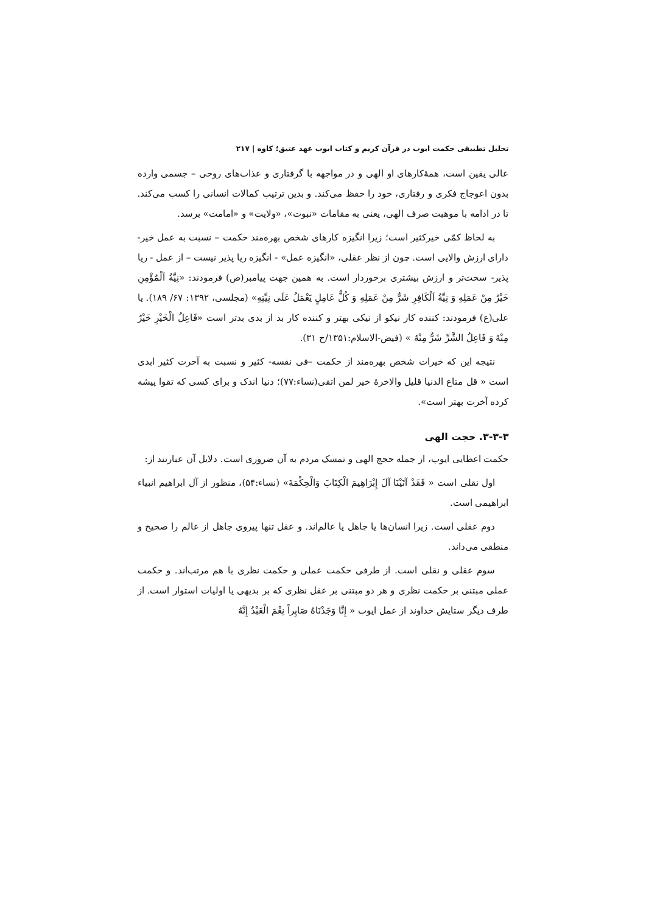تحلیل تطبیقی حکمت ایوب در قرآن کریم و کتاب ایوب عهد عتیق؛ کاوه | ۲۱۷
عالی یقین است، همهٔ‌کارهای او الهی و در مواجهه با گرفتاری و عذاب‌های روحی – جسمی وارده بدون اعوجاج فکری و رفتاری، خود را حفظ می‌کند. و بدین ترتیب کمالات انسانی را کسب می‌کند. تا در ادامه با موهبت صرف الهی، یعنی به مقامات «نبوت»، «ولایت» و «امامت» برسد.
به لحاظ کمّی خیرکثیر است؛ زیرا انگیزه کارهای شخص بهره‌مند حکمت – نسبت به عمل خیر- دارای ارزش والایی است. چون از نظر عقلی، «انگیزه عمل» - انگیزه ریا پذیر نیست – از عمل - ریا پذیر- سخت‌تر و ارزش بیشتری برخوردار است. به همین جهت پیامبر(ص) فرمودند: «نِيَّةُ اَلْمُؤْمِنِ خَيْرٌ مِنْ عَمَلِهِ وَ نِيَّةُ اَلْكَافِرِ شَرٌّ مِنْ عَمَلِهِ وَ كُلٌّ عَامِلٍ يَعْمَلُ عَلَى نِيَّتِهِ» (مجلسی، ۱۳۹۲: ۶۷/ ۱۸۹). یا علی(ع) فرمودند: کننده کار نیکو از نیکی بهتر و کننده کار بد از بدی بدتر است «فَاعِلُ الْخَيْرِ خَيْرٌ مِنْهُ وَ فَاعِلُ الشَّرِّ شَرٌّ مِنْهُ » (فیض-الاسلام:۱۳۵۱/ح ۳۱).
نتیجه این که خیرات شخص بهره‌مند از حکمت –فی نفسه- کثیر و نسبت به آخرت کثیر ابدی است « قل متاع الدنیا قلیل والاخرهٔ خیر لمن اتقی(نساء:۷۷)؛ دنیا اندک و برای کسی که تقوا پیشه کرده آخرت بهتر است».
۳-۳-۳. حجت الهی
حکمت اعطایی ایوب، از جمله حجج الهی و تمسک مردم به آن ضروری است. دلایل آن عبارتند از:
اول نقلی است « فَقَدْ آتَيْنَا آلَ إِبْرَاهِيمَ الْكِتَابَ وَالْحِكْمَةَ» (نساء:۵۴)، منظور از آل ابراهیم انبیاء ابراهیمی است.
دوم عقلی است. زیرا انسان‌ها یا جاهل یا عالم‌اند. و عقل تنها پیروی جاهل از عالم را صحیح و منطقی می‌داند.
سوم عقلی و نقلی است. از طرفی حکمت عملی و حکمت نظری با هم مرتب‌اند. و حکمت عملی مبتنی بر حکمت نظری و هر دو مبتنی بر عقل نظری که بر بدیهی یا اولیات استوار است. از طرف دیگر ستایش خداوند از عمل ایوب « إِنَّا وَجَدْنَاهُ صَابِراً نِعْمَ الْعَبْدُ إِنَّهُ